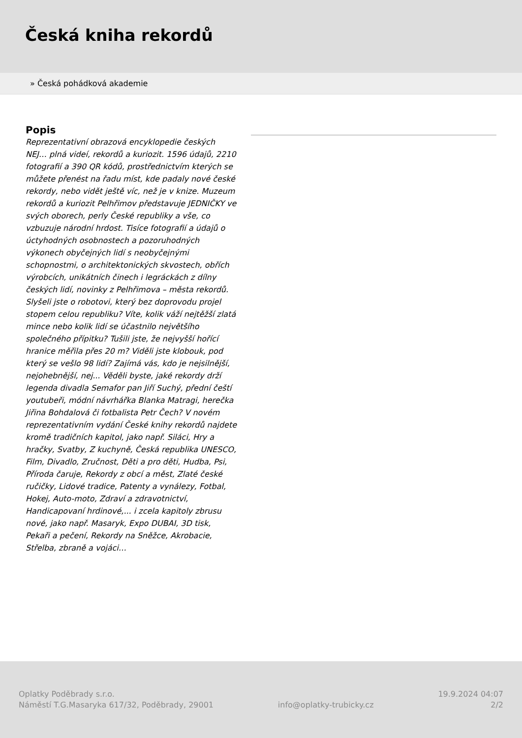Česká kniha rekordů
» Česká pohádková akademie
Popis
Reprezentativní obrazová encyklopedie českých NEJ… plná videí, rekordů a kuriozit. 1596 údajů, 2210 fotografií a 390 QR kódů, prostřednictvím kterých se můžete přenést na řadu míst, kde padaly nové české rekordy, nebo vidět ještě víc, než je v knize. Muzeum rekordů a kuriozit Pelhřimov představuje JEDNIČKY ve svých oborech, perly České republiky a vše, co vzbuzuje národní hrdost. Tisíce fotografií a údajů o úctyhodných osobnostech a pozoruhodných výkonech obyčejných lidí s neobyčejnými schopnostmi, o architektonických skvostech, obřích výrobcích, unikátních činech i legráckách z dílny českých lidí, novinky z Pelhřimova – města rekordů. Slyšeli jste o robotovi, který bez doprovodu projel stopem celou republiku? Víte, kolik váží nejtěžší zlatá mince nebo kolik lidí se účastnilo největšího společného přípitku? Tušili jste, že nejvyšší hořící hranice měřila přes 20 m? Viděli jste klobouk, pod který se vešlo 98 lidí? Zajímá vás, kdo je nejsilnější, nejohebnější, nej... Věděli byste, jaké rekordy drží legenda divadla Semafor pan Jiří Suchý, přední čeští youtubeři, módní návrhářka Blanka Matragi, herečka Jiřina Bohdalová či fotbalista Petr Čech? V novém reprezentativním vydání České knihy rekordů najdete kromě tradičních kapitol, jako např. Siláci, Hry a hračky, Svatby, Z kuchyně, Česká republika UNESCO, Film, Divadlo, Zručnost, Děti a pro děti, Hudba, Psi, Příroda čaruje, Rekordy z obcí a měst, Zlaté české ručičky, Lidové tradice, Patenty a vynálezy, Fotbal, Hokej, Auto-moto, Zdraví a zdravotnictví, Handicapovaní hrdinové,... i zcela kapitoly zbrusu nové, jako např. Masaryk, Expo DUBAI, 3D tisk, Pekaři a pečení, Rekordy na Sněžce, Akrobacie, Střelba, zbraně a vojáci…
Oplatky Poděbrady s.r.o.
Náměstí T.G.Masaryka 617/32, Poděbrady, 29001
info@oplatky-trubicky.cz
19.9.2024 04:07
2/2